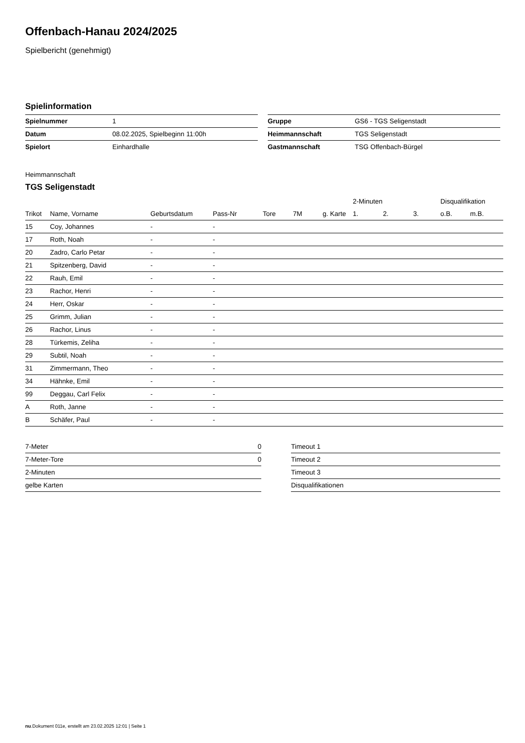Offenbach-Hanau 2024/2025
Spielbericht (genehmigt)
Spielinformation
| Spielnummer | 1 |
| Datum | 08.02.2025, Spielbeginn 11:00h |
| Spielort | Einhardhalle |
| Gruppe | GS6 - TGS Seligenstadt |
| Heimmannschaft | TGS Seligenstadt |
| Gastmannschaft | TSG Offenbach-Bürgel |
Heimmannschaft
TGS Seligenstadt
| | | | | | | | 2-Minuten | | | Disqualifikation | |
| --- | --- | --- | --- | --- | --- | --- | --- | --- | --- | --- | --- |
| Trikot | Name, Vorname | Geburtsdatum | Pass-Nr | Tore | 7M | g. Karte | 1. | 2. | 3. | o.B. | m.B. |
| 15 | Coy, Johannes | - | - | | | | | | | | |
| 17 | Roth, Noah | - | - | | | | | | | | |
| 20 | Zadro, Carlo Petar | - | - | | | | | | | | |
| 21 | Spitzenberg, David | - | - | | | | | | | | |
| 22 | Rauh, Emil | - | - | | | | | | | | |
| 23 | Rachor, Henri | - | - | | | | | | | | |
| 24 | Herr, Oskar | - | - | | | | | | | | |
| 25 | Grimm, Julian | - | - | | | | | | | | |
| 26 | Rachor, Linus | - | - | | | | | | | | |
| 28 | Türkemis, Zeliha | - | - | | | | | | | | |
| 29 | Subtil, Noah | - | - | | | | | | | | |
| 31 | Zimmermann, Theo | - | - | | | | | | | | |
| 34 | Hähnke, Emil | - | - | | | | | | | | |
| 99 | Deggau, Carl Felix | - | - | | | | | | | | |
| A | Roth, Janne | - | - | | | | | | | | |
| B | Schäfer, Paul | - | - | | | | | | | | |
| 7-Meter | 0 |
| 7-Meter-Tore | 0 |
| 2-Minuten | |
| gelbe Karten | |
| Timeout 1 |
| Timeout 2 |
| Timeout 3 |
| Disqualifikationen |
nu.Dokument 011e, erstellt am 23.02.2025 12:01 | Seite 1